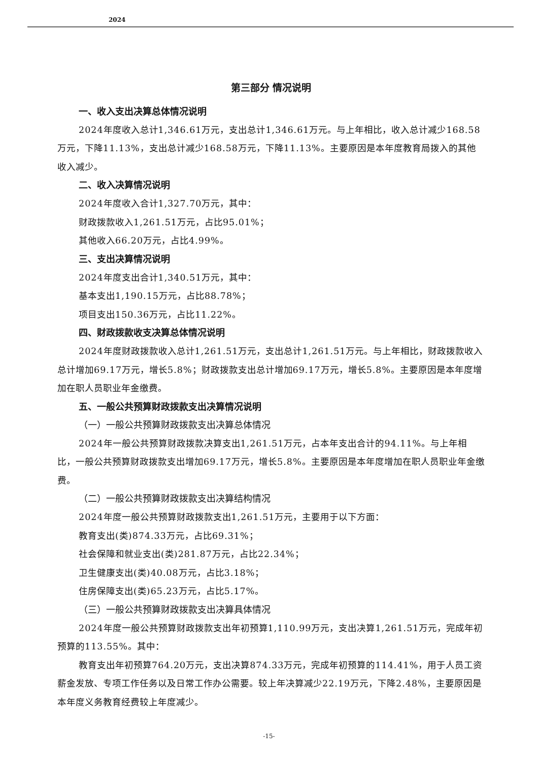2024
第三部分 情况说明
一、收入支出决算总体情况说明
2024年度收入总计1,346.61万元，支出总计1,346.61万元。与上年相比，收入总计减少168.58万元，下降11.13%，支出总计减少168.58万元，下降11.13%。主要原因是本年度教育局拨入的其他收入减少。
二、收入决算情况说明
2024年度收入合计1,327.70万元，其中：
财政拨款收入1,261.51万元，占比95.01%；
其他收入66.20万元，占比4.99%。
三、支出决算情况说明
2024年度支出合计1,340.51万元，其中：
基本支出1,190.15万元，占比88.78%；
项目支出150.36万元，占比11.22%。
四、财政拨款收支决算总体情况说明
2024年度财政拨款收入总计1,261.51万元，支出总计1,261.51万元。与上年相比，财政拨款收入总计增加69.17万元，增长5.8%；财政拨款支出总计增加69.17万元，增长5.8%。主要原因是本年度增加在职人员职业年金缴费。
五、一般公共预算财政拨款支出决算情况说明
（一）一般公共预算财政拨款支出决算总体情况
2024年一般公共预算财政拨款决算支出1,261.51万元，占本年支出合计的94.11%。与上年相比，一般公共预算财政拨款支出增加69.17万元，增长5.8%。主要原因是本年度增加在职人员职业年金缴费。
（二）一般公共预算财政拨款支出决算结构情况
2024年度一般公共预算财政拨款支出1,261.51万元，主要用于以下方面：
教育支出(类)874.33万元，占比69.31%；
社会保障和就业支出(类)281.87万元，占比22.34%；
卫生健康支出(类)40.08万元，占比3.18%；
住房保障支出(类)65.23万元，占比5.17%。
（三）一般公共预算财政拨款支出决算具体情况
2024年度一般公共预算财政拨款支出年初预算1,110.99万元，支出决算1,261.51万元，完成年初预算的113.55%。其中：
教育支出年初预算764.20万元，支出决算874.33万元，完成年初预算的114.41%，用于人员工资薪金发放、专项工作任务以及日常工作办公需要。较上年决算减少22.19万元，下降2.48%，主要原因是本年度义务教育经费较上年度减少。
-15-